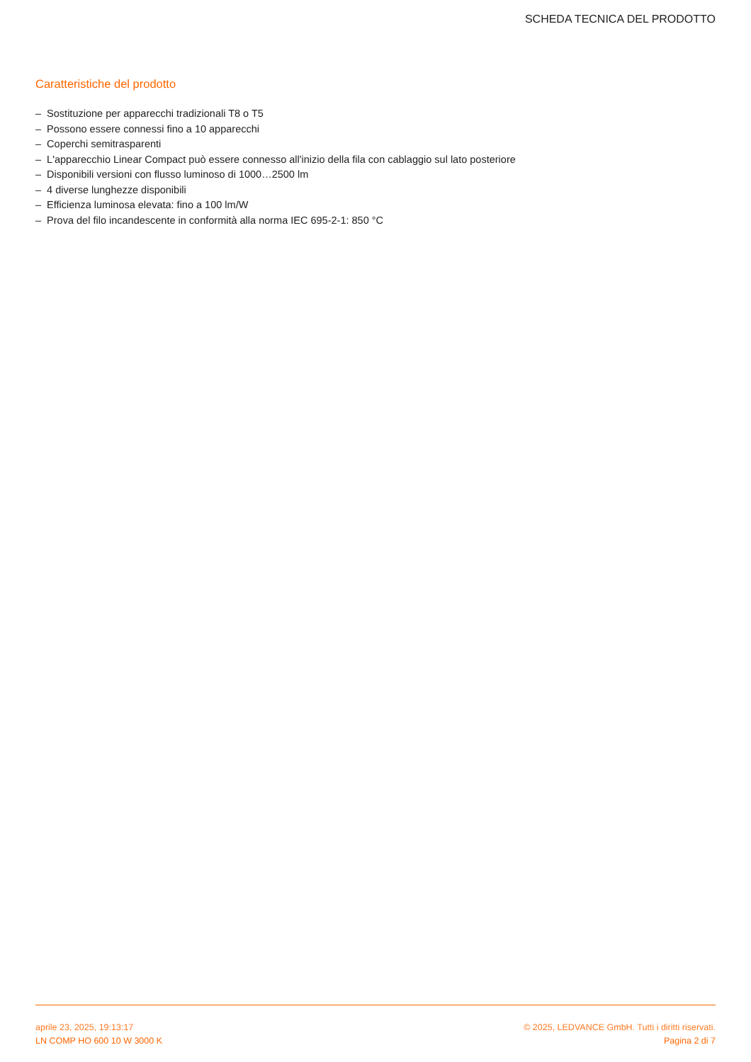SCHEDA TECNICA DEL PRODOTTO
Caratteristiche del prodotto
– Sostituzione per apparecchi tradizionali T8 o T5
– Possono essere connessi fino a 10 apparecchi
– Coperchi semitrasparenti
– L'apparecchio Linear Compact può essere connesso all'inizio della fila con cablaggio sul lato posteriore
– Disponibili versioni con flusso luminoso di 1000…2500 lm
– 4 diverse lunghezze disponibili
– Efficienza luminosa elevata: fino a 100 lm/W
– Prova del filo incandescente in conformità alla norma IEC 695-2-1: 850 °C
aprile 23, 2025, 19:13:17 © 2025, LEDVANCE GmbH. Tutti i diritti riservati.
LN COMP HO 600 10 W 3000 K Pagina 2 di 7